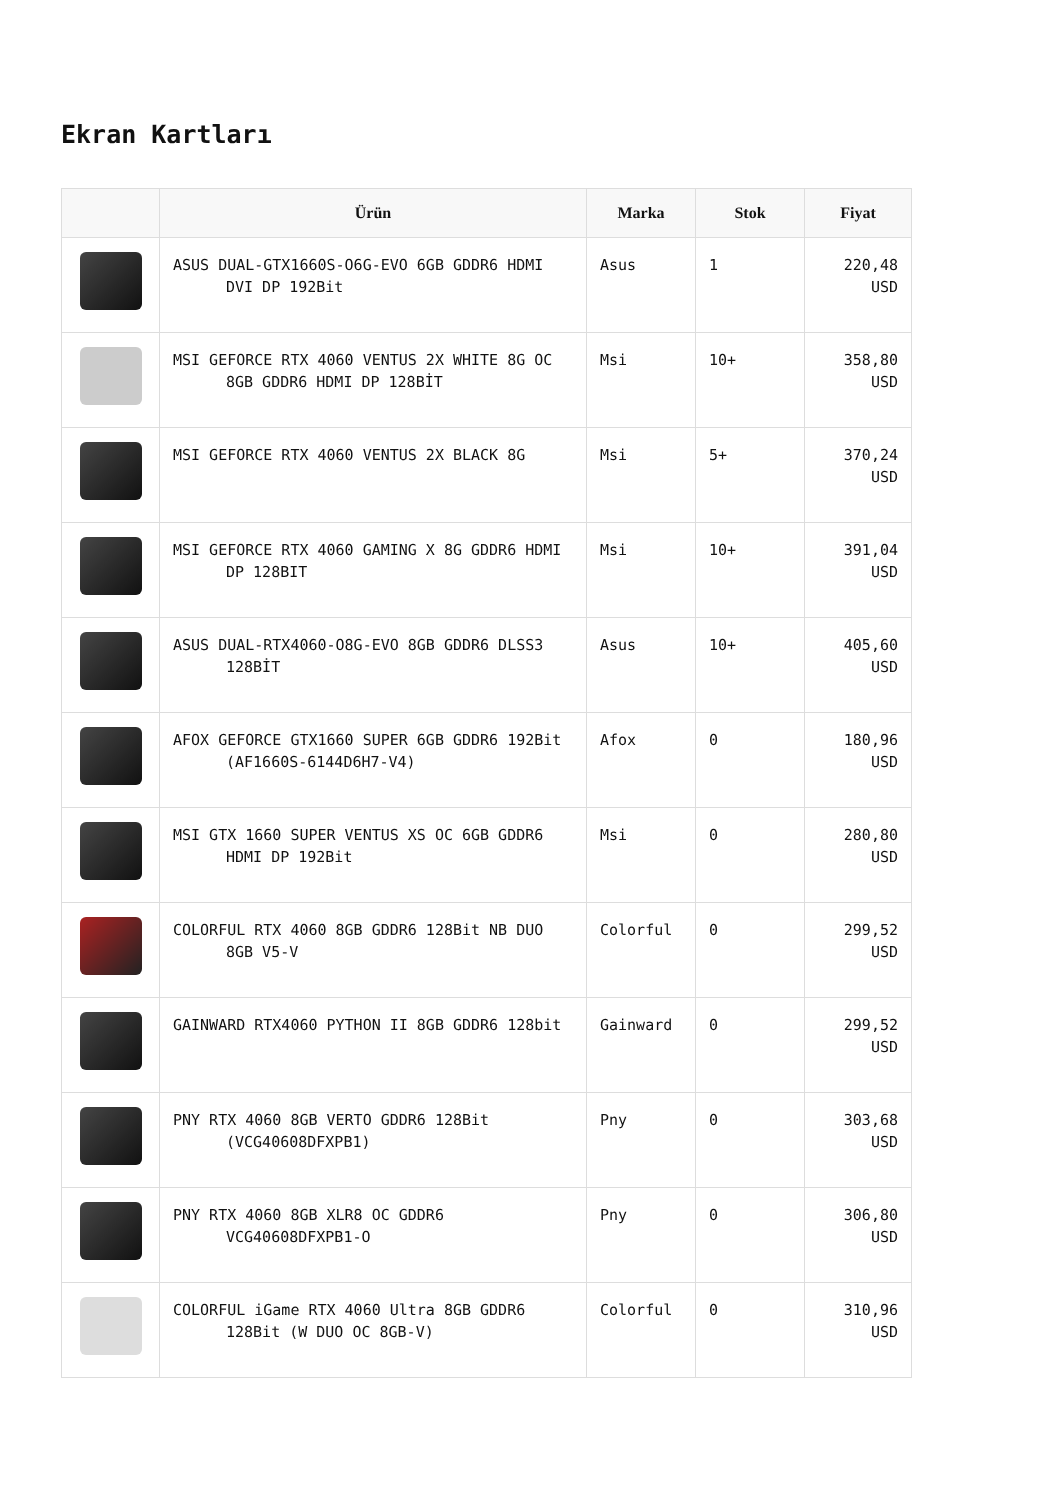Ekran Kartları
| | Ürün | Marka | Stok | Fiyat |
| --- | --- | --- | --- | --- |
| | ASUS DUAL-GTX1660S-O6G-EVO 6GB GDDR6 HDMI DVI DP 192Bit | Asus | 1 | 220,48 USD |
| | MSI GEFORCE RTX 4060 VENTUS 2X WHITE 8G OC 8GB GDDR6 HDMI DP 128BİT | Msi | 10+ | 358,80 USD |
| | MSI GEFORCE RTX 4060 VENTUS 2X BLACK 8G | Msi | 5+ | 370,24 USD |
| | MSI GEFORCE RTX 4060 GAMING X 8G GDDR6 HDMI DP 128BIT | Msi | 10+ | 391,04 USD |
| | ASUS DUAL-RTX4060-O8G-EVO 8GB GDDR6 DLSS3 128BİT | Asus | 10+ | 405,60 USD |
| | AFOX GEFORCE GTX1660 SUPER 6GB GDDR6 192Bit (AF1660S-6144D6H7-V4) | Afox | 0 | 180,96 USD |
| | MSI GTX 1660 SUPER VENTUS XS OC 6GB GDDR6 HDMI DP 192Bit | Msi | 0 | 280,80 USD |
| | COLORFUL RTX 4060 8GB GDDR6 128Bit NB DUO 8GB V5-V | Colorful | 0 | 299,52 USD |
| | GAINWARD RTX4060 PYTHON II 8GB GDDR6 128bit | Gainward | 0 | 299,52 USD |
| | PNY RTX 4060 8GB VERTO GDDR6 128Bit (VCG40608DFXPB1) | Pny | 0 | 303,68 USD |
| | PNY RTX 4060 8GB XLR8 OC GDDR6 VCG40608DFXPB1-O | Pny | 0 | 306,80 USD |
| | COLORFUL iGame RTX 4060 Ultra 8GB GDDR6 128Bit (W DUO OC 8GB-V) | Colorful | 0 | 310,96 USD |